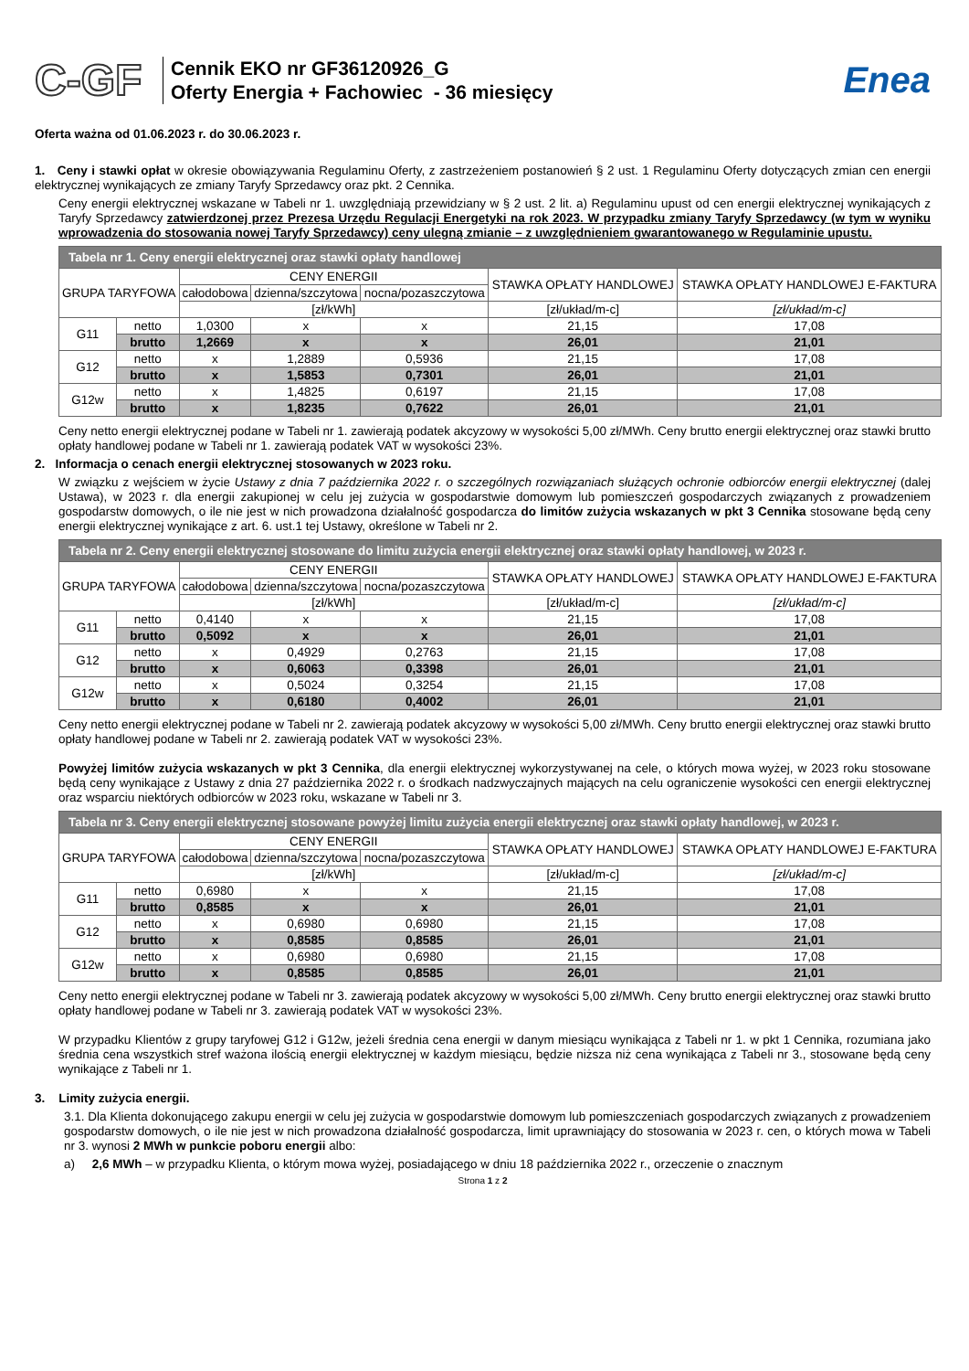C-GF
Cennik EKO nr GF36120926_G
Oferty Energia + Fachowiec - 36 miesięcy
Enea
Oferta ważna od 01.06.2023 r. do 30.06.2023 r.
1. Ceny i stawki opłat w okresie obowiązywania Regulaminu Oferty, z zastrzeżeniem postanowień § 2 ust. 1 Regulaminu Oferty dotyczących zmian cen energii elektrycznej wynikających ze zmiany Taryfy Sprzedawcy oraz pkt. 2 Cennika.
Ceny energii elektrycznej wskazane w Tabeli nr 1. uwzględniają przewidziany w § 2 ust. 2 lit. a) Regulaminu upust od cen energii elektrycznej wynikających z Taryfy Sprzedawcy zatwierdzonej przez Prezesa Urzędu Regulacji Energetyki na rok 2023. W przypadku zmiany Taryfy Sprzedawcy (w tym w wyniku wprowadzenia do stosowania nowej Taryfy Sprzedawcy) ceny ulegną zmianie – z uwzględnieniem gwarantowanego w Regulaminie upustu.
| Tabela nr 1. Ceny energii elektrycznej oraz stawki opłaty handlowej | | | | | | |
| GRUPA TARYFOWA | | CENY ENERGII | | | STAWKA OPŁATY HANDLOWEJ | STAWKA OPŁATY HANDLOWEJ E-FAKTURA |
| | | całodobowa | dzienna/szczytowa | nocna/pozaszczytowa | | |
| | | [zł/kWh] | | | [zł/układ/m-c] | [zł/układ/m-c] |
| G11 | netto | 1,0300 | x | x | 21,15 | 17,08 |
| | brutto | 1,2669 | x | x | 26,01 | 21,01 |
| G12 | netto | x | 1,2889 | 0,5936 | 21,15 | 17,08 |
| | brutto | x | 1,5853 | 0,7301 | 26,01 | 21,01 |
| G12w | netto | x | 1,4825 | 0,6197 | 21,15 | 17,08 |
| | brutto | x | 1,8235 | 0,7622 | 26,01 | 21,01 |
Ceny netto energii elektrycznej podane w Tabeli nr 1. zawierają podatek akcyzowy w wysokości 5,00 zł/MWh. Ceny brutto energii elektrycznej oraz stawki brutto opłaty handlowej podane w Tabeli nr 1. zawierają podatek VAT w wysokości 23%.
2. Informacja o cenach energii elektrycznej stosowanych w 2023 roku.
W związku z wejściem w życie Ustawy z dnia 7 października 2022 r. o szczególnych rozwiązaniach służących ochronie odbiorców energii elektrycznej (dalej Ustawa), w 2023 r. dla energii zakupionej w celu jej zużycia w gospodarstwie domowym lub pomieszczeń gospodarczych związanych z prowadzeniem gospodarstw domowych, o ile nie jest w nich prowadzona działalność gospodarcza do limitów zużycia wskazanych w pkt 3 Cennika stosowane będą ceny energii elektrycznej wynikające z art. 6. ust.1 tej Ustawy, określone w Tabeli nr 2.
| Tabela nr 2. Ceny energii elektrycznej stosowane do limitu zużycia energii elektrycznej oraz stawki opłaty handlowej, w 2023 r. | | | | | | |
| GRUPA TARYFOWA | | CENY ENERGII | | | STAWKA OPŁATY HANDLOWEJ | STAWKA OPŁATY HANDLOWEJ E-FAKTURA |
| | | całodobowa | dzienna/szczytowa | nocna/pozaszczytowa | | |
| | | [zł/kWh] | | | [zł/układ/m-c] | [zł/układ/m-c] |
| G11 | netto | 0,4140 | x | x | 21,15 | 17,08 |
| | brutto | 0,5092 | x | x | 26,01 | 21,01 |
| G12 | netto | x | 0,4929 | 0,2763 | 21,15 | 17,08 |
| | brutto | x | 0,6063 | 0,3398 | 26,01 | 21,01 |
| G12w | netto | x | 0,5024 | 0,3254 | 21,15 | 17,08 |
| | brutto | x | 0,6180 | 0,4002 | 26,01 | 21,01 |
Ceny netto energii elektrycznej podane w Tabeli nr 2. zawierają podatek akcyzowy w wysokości 5,00 zł/MWh. Ceny brutto energii elektrycznej oraz stawki brutto opłaty handlowej podane w Tabeli nr 2. zawierają podatek VAT w wysokości 23%.
Powyżej limitów zużycia wskazanych w pkt 3 Cennika, dla energii elektrycznej wykorzystywanej na cele, o których mowa wyżej, w 2023 roku stosowane będą ceny wynikające z Ustawy z dnia 27 października 2022 r. o środkach nadzwyczajnych mających na celu ograniczenie wysokości cen energii elektrycznej oraz wsparciu niektórych odbiorców w 2023 roku, wskazane w Tabeli nr 3.
| Tabela nr 3. Ceny energii elektrycznej stosowane powyżej limitu zużycia energii elektrycznej oraz stawki opłaty handlowej, w 2023 r. | | | | | | |
| GRUPA TARYFOWA | | CENY ENERGII | | | STAWKA OPŁATY HANDLOWEJ | STAWKA OPŁATY HANDLOWEJ E-FAKTURA |
| | | całodobowa | dzienna/szczytowa | nocna/pozaszczytowa | | |
| | | [zł/kWh] | | | [zł/układ/m-c] | [zł/układ/m-c] |
| G11 | netto | 0,6980 | x | x | 21,15 | 17,08 |
| | brutto | 0,8585 | x | x | 26,01 | 21,01 |
| G12 | netto | x | 0,6980 | 0,6980 | 21,15 | 17,08 |
| | brutto | x | 0,8585 | 0,8585 | 26,01 | 21,01 |
| G12w | netto | x | 0,6980 | 0,6980 | 21,15 | 17,08 |
| | brutto | x | 0,8585 | 0,8585 | 26,01 | 21,01 |
Ceny netto energii elektrycznej podane w Tabeli nr 3. zawierają podatek akcyzowy w wysokości 5,00 zł/MWh. Ceny brutto energii elektrycznej oraz stawki brutto opłaty handlowej podane w Tabeli nr 3. zawierają podatek VAT w wysokości 23%.
W przypadku Klientów z grupy taryfowej G12 i G12w, jeżeli średnia cena energii w danym miesiącu wynikająca z Tabeli nr 1. w pkt 1 Cennika, rozumiana jako średnia cena wszystkich stref ważona ilością energii elektrycznej w każdym miesiącu, będzie niższa niż cena wynikająca z Tabeli nr 3., stosowane będą ceny wynikające z Tabeli nr 1.
3. Limity zużycia energii.
3.1. Dla Klienta dokonującego zakupu energii w celu jej zużycia w gospodarstwie domowym lub pomieszczeniach gospodarczych związanych z prowadzeniem gospodarstw domowych, o ile nie jest w nich prowadzona działalność gospodarcza, limit uprawniający do stosowania w 2023 r. cen, o których mowa w Tabeli nr 3. wynosi 2 MWh w punkcie poboru energii albo:
a) 2,6 MWh – w przypadku Klienta, o którym mowa wyżej, posiadającego w dniu 18 października 2022 r., orzeczenie o znacznym
Strona 1 z 2